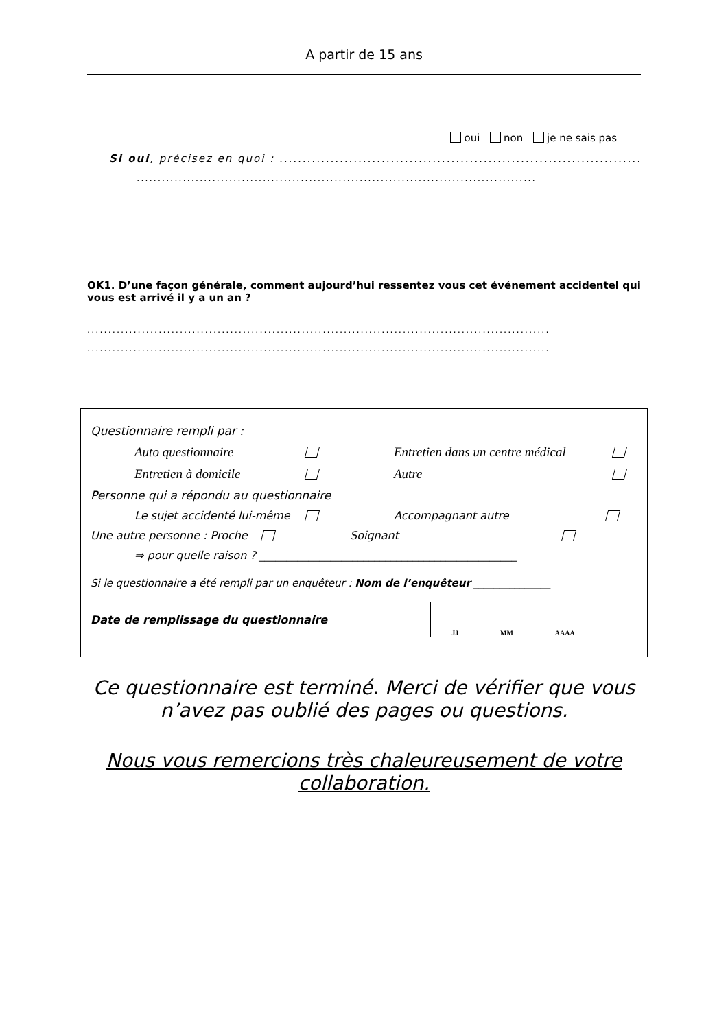A partir de 15 ans
oui non je ne sais pas
Si oui, précisez en quoi : ..................................................................................
...............................................................................................
OK1. D’une façon générale, comment aujourd’hui ressentez vous cet événement accidentel qui vous est arrivé il y a un an ?
..............................................................................................................
..............................................................................................................
Questionnaire rempli par :
Auto questionnaire Entretien dans un centre médical
Entretien à domicile Autre
Personne qui a répondu au questionnaire
Le sujet accidenté lui-même Accompagnant autre
Une autre personne : Proche Soignant
⇒ pour quelle raison ? _______________________________________________
Si le questionnaire a été rempli par un enquêteur : Nom de l’enquêteur _______________
Date de remplissage du questionnaire JJ MM AAAA
Ce questionnaire est terminé. Merci de vérifier que vous n’avez pas oublié des pages ou questions.
Nous vous remercions très chaleureusement de votre collaboration.